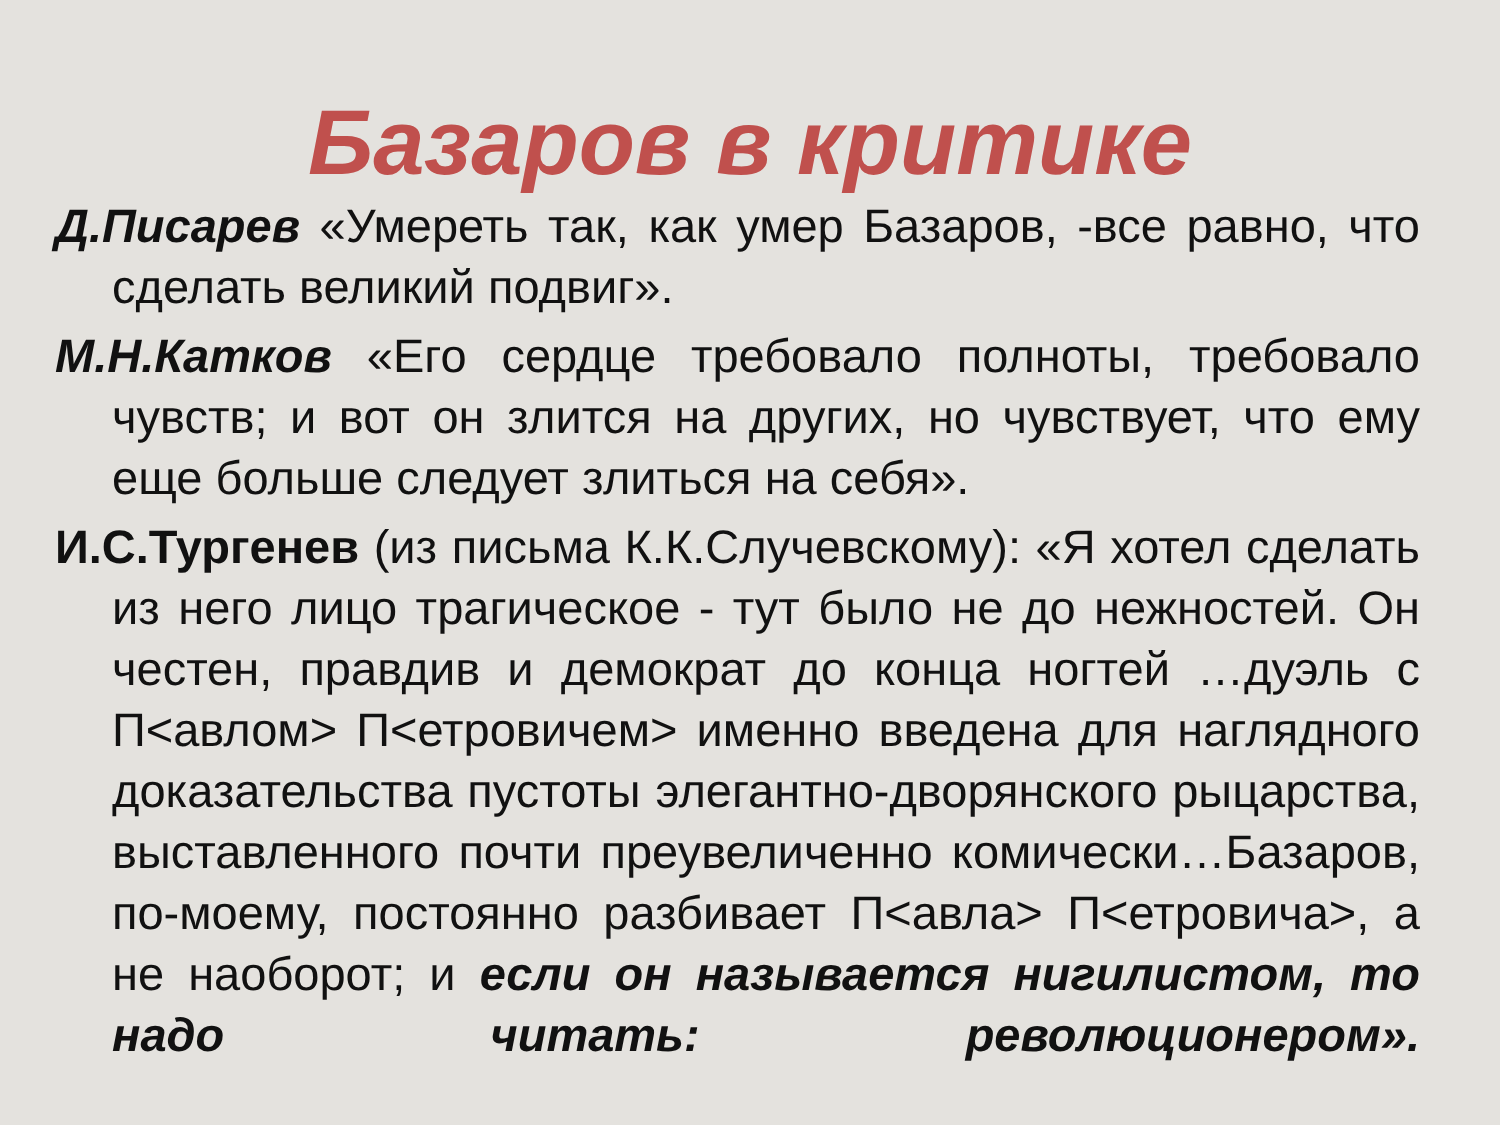Базаров в критике
Д.Писарев «Умереть так, как умер Базаров, -все равно, что сделать великий подвиг».
М.Н.Катков «Его сердце требовало полноты, требовало чувств; и вот он злится на других, но чувствует, что ему еще больше следует злиться на себя».
И.С.Тургенев (из письма К.К.Случевскому): «Я хотел сделать из него лицо трагическое - тут было не до нежностей. Он честен, правдив и демократ до конца ногтей …дуэль с П<авлом> П<етровичем> именно введена для наглядного доказательства пустоты элегантно-дворянского рыцарства, выставленного почти преувеличенно комически…Базаров, по-моему, постоянно разбивает П<авла> П<етровича>, а не наоборот; и если он называется нигилистом, то надо читать: революционером».